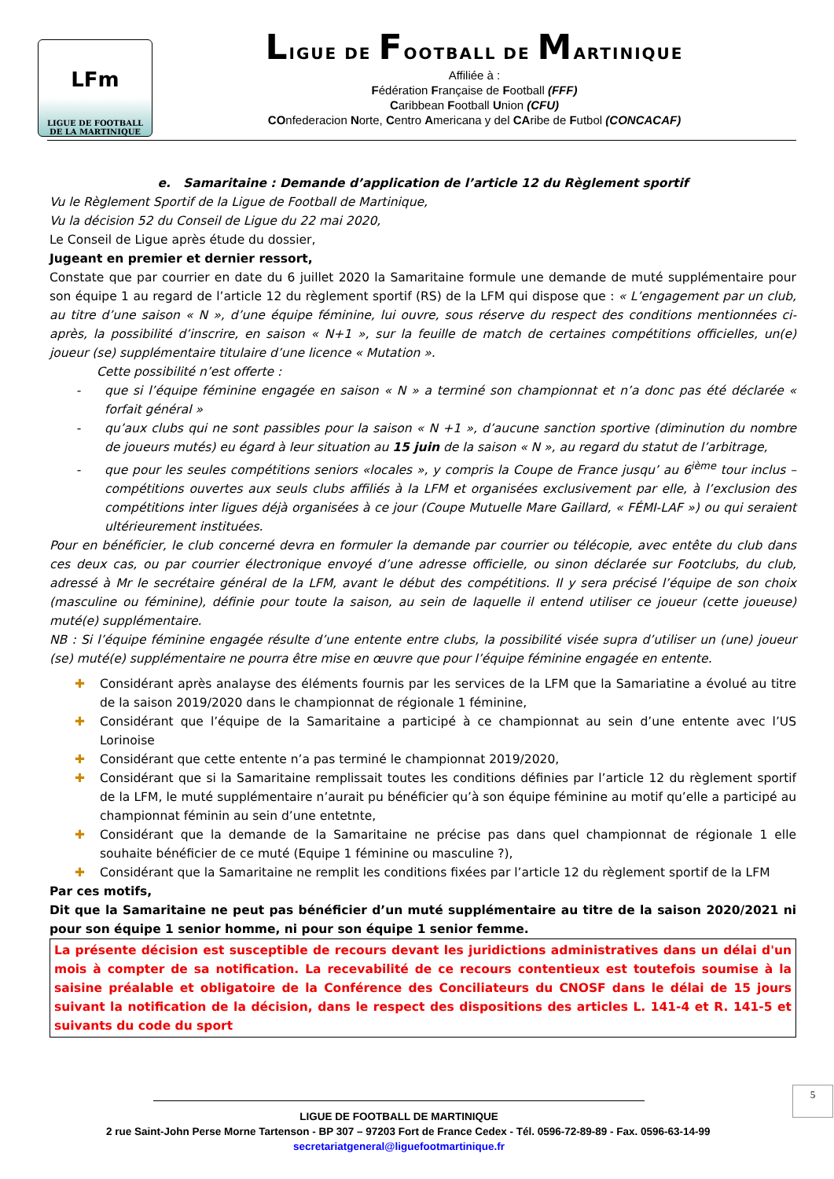LFm
LIGUE DE FOOTBALL
DE LA MARTINIQUE
LIGUE DE FOOTBALL DE MARTINIQUE
Affiliée à :
Fédération Française de Football (FFF)
Caribbean Football Union (CFU)
COnfederacion Norte, Centro Americana y del CAribe de Futbol (CONCACAF)
e. Samaritaine : Demande d’application de l’article 12 du Règlement sportif
Vu le Règlement Sportif de la Ligue de Football de Martinique,
Vu la décision 52 du Conseil de Ligue du 22 mai 2020,
Le Conseil de Ligue après étude du dossier,
Jugeant en premier et dernier ressort,
Constate que par courrier en date du 6 juillet 2020 la Samaritaine formule une demande de muté supplémentaire pour son équipe 1 au regard de l’article 12 du règlement sportif (RS) de la LFM qui dispose que : « L’engagement par un club, au titre d’une saison « N », d’une équipe féminine, lui ouvre, sous réserve du respect des conditions mentionnées ci-après, la possibilité d’inscrire, en saison « N+1 », sur la feuille de match de certaines compétitions officielles, un(e) joueur (se) supplémentaire titulaire d’une licence « Mutation ».
Cette possibilité n’est offerte :
que si l’équipe féminine engagée en saison « N » a terminé son championnat et n’a donc pas été déclarée « forfait général »
qu’aux clubs qui ne sont passibles pour la saison « N +1 », d’aucune sanction sportive (diminution du nombre de joueurs mutés) eu égard à leur situation au 15 juin de la saison « N », au regard du statut de l’arbitrage,
que pour les seules compétitions seniors «locales », y compris la Coupe de France jusqu’ au 6<sup>ième</sup> tour inclus – compétitions ouvertes aux seuls clubs affiliés à la LFM et organisées exclusivement par elle, à l’exclusion des compétitions inter ligues déjà organisées à ce jour (Coupe Mutuelle Mare Gaillard, « FÉMI-LAF ») ou qui seraient ultérieurement instituées.
Pour en bénéficier, le club concerné devra en formuler la demande par courrier ou télécopie, avec entête du club dans ces deux cas, ou par courrier électronique envoyé d’une adresse officielle, ou sinon déclarée sur Footclubs, du club, adressé à Mr le secrétaire général de la LFM, avant le début des compétitions. Il y sera précisé l’équipe de son choix (masculine ou féminine), définie pour toute la saison, au sein de laquelle il entend utiliser ce joueur (cette joueuse) muté(e) supplémentaire.
NB : Si l’équipe féminine engagée résulte d’une entente entre clubs, la possibilité visée supra d’utiliser un (une) joueur (se) muté(e) supplémentaire ne pourra être mise en œuvre que pour l’équipe féminine engagée en entente.
✚ Considérant après analayse des éléments fournis par les services de la LFM que la Samariatine a évolué au titre de la saison 2019/2020 dans le championnat de régionale 1 féminine,
✚ Considérant que l’équipe de la Samaritaine a participé à ce championnat au sein d’une entente avec l’US Lorinoise
✚ Considérant que cette entente n’a pas terminé le championnat 2019/2020,
✚ Considérant que si la Samaritaine remplissait toutes les conditions définies par l’article 12 du règlement sportif de la LFM, le muté supplémentaire n’aurait pu bénéficier qu’à son équipe féminine au motif qu’elle a participé au championnat féminin au sein d’une entetnte,
✚ Considérant que la demande de la Samaritaine ne précise pas dans quel championnat de régionale 1 elle souhaite bénéficier de ce muté (Equipe 1 féminine ou masculine ?),
✚ Considérant que la Samaritaine ne remplit les conditions fixées par l’article 12 du règlement sportif de la LFM
Par ces motifs,
Dit que la Samaritaine ne peut pas bénéficier d’un muté supplémentaire au titre de la saison 2020/2021 ni pour son équipe 1 senior homme, ni pour son équipe 1 senior femme.
La présente décision est susceptible de recours devant les juridictions administratives dans un délai d'un mois à compter de sa notification. La recevabilité de ce recours contentieux est toutefois soumise à la saisine préalable et obligatoire de la Conférence des Conciliateurs du CNOSF dans le délai de 15 jours suivant la notification de la décision, dans le respect des dispositions des articles L. 141-4 et R. 141-5 et suivants du code du sport
5
LIGUE DE FOOTBALL DE MARTINIQUE
2 rue Saint-John Perse Morne Tartenson - BP 307 – 97203 Fort de France Cedex - Tél. 0596-72-89-89 - Fax. 0596-63-14-99
secretariatgeneral@liguefootmartinique.fr